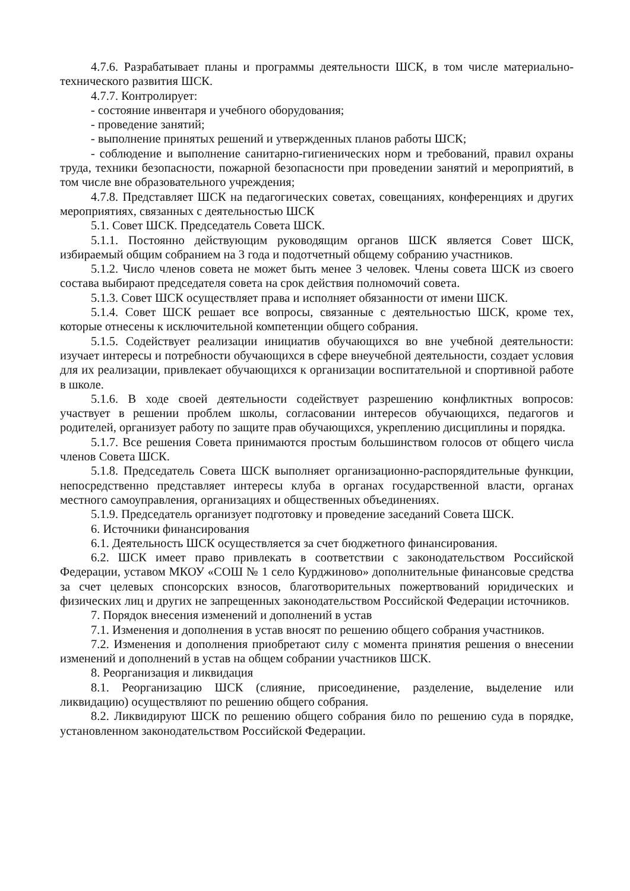4.7.6. Разрабатывает планы и программы деятельности ШСК, в том числе материально-технического развития ШСК.
4.7.7. Контролирует:
- состояние инвентаря и учебного оборудования;
- проведение занятий;
- выполнение принятых решений и утвержденных планов работы ШСК;
- соблюдение и выполнение санитарно-гигиенических норм и требований, правил охраны труда, техники безопасности, пожарной безопасности при проведении занятий и мероприятий, в том числе вне образовательного учреждения;
4.7.8. Представляет ШСК на педагогических советах, совещаниях, конференциях и других мероприятиях, связанных с деятельностью ШСК
5.1. Совет ШСК. Председатель Совета ШСК.
5.1.1. Постоянно действующим руководящим органов ШСК является Совет ШСК, избираемый общим собранием на 3 года и подотчетный общему собранию участников.
5.1.2. Число членов совета не может быть менее 3 человек. Члены совета ШСК из своего состава выбирают председателя совета на срок действия полномочий совета.
5.1.3. Совет ШСК осуществляет права и исполняет обязанности от имени ШСК.
5.1.4. Совет ШСК решает все вопросы, связанные с деятельностью ШСК, кроме тех, которые отнесены к исключительной компетенции общего собрания.
5.1.5. Содействует реализации инициатив обучающихся во вне учебной деятельности: изучает интересы и потребности обучающихся в сфере внеучебной деятельности, создает условия для их реализации, привлекает обучающихся к организации воспитательной и спортивной работе в школе.
5.1.6. В ходе своей деятельности содействует разрешению конфликтных вопросов: участвует в решении проблем школы, согласовании интересов обучающихся, педагогов и родителей, организует работу по защите прав обучающихся, укреплению дисциплины и порядка.
5.1.7. Все решения Совета принимаются простым большинством голосов от общего числа членов Совета ШСК.
5.1.8. Председатель Совета ШСК выполняет организационно-распорядительные функции, непосредственно представляет интересы клуба в органах государственной власти, органах местного самоуправления, организациях и общественных объединениях.
5.1.9. Председатель организует подготовку и проведение заседаний Совета ШСК.
6. Источники финансирования
6.1. Деятельность ШСК осуществляется за счет бюджетного финансирования.
6.2. ШСК имеет право привлекать в соответствии с законодательством Российской Федерации, уставом МКОУ «СОШ № 1 село Курджиново» дополнительные финансовые средства за счет целевых спонсорских взносов, благотворительных пожертвований юридических и физических лиц и других не запрещенных законодательством Российской Федерации источников.
7. Порядок внесения изменений и дополнений в устав
7.1. Изменения и дополнения в устав вносят по решению общего собрания участников.
7.2. Изменения и дополнения приобретают силу с момента принятия решения о внесении изменений и дополнений в устав на общем собрании участников ШСК.
8. Реорганизация и ликвидация
8.1. Реорганизацию ШСК (слияние, присоединение, разделение, выделение или ликвидацию) осуществляют по решению общего собрания.
8.2. Ликвидируют ШСК по решению общего собрания било по решению суда в порядке, установленном законодательством Российской Федерации.